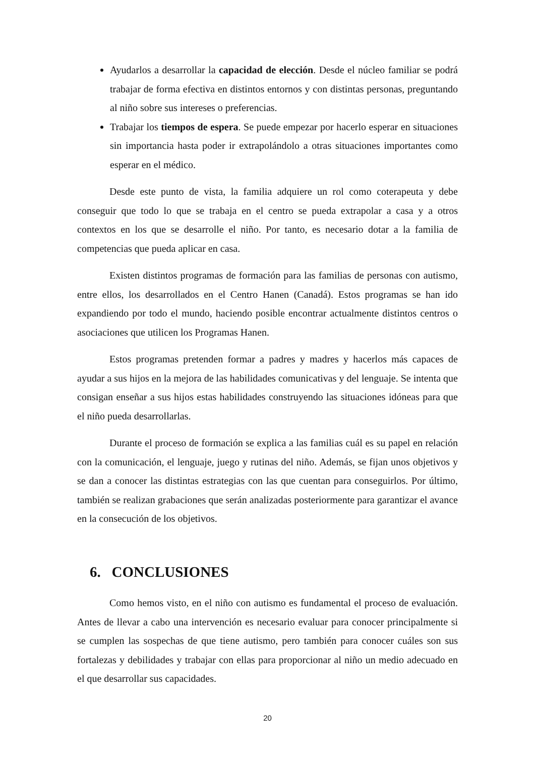Ayudarlos a desarrollar la capacidad de elección. Desde el núcleo familiar se podrá trabajar de forma efectiva en distintos entornos y con distintas personas, preguntando al niño sobre sus intereses o preferencias.
Trabajar los tiempos de espera. Se puede empezar por hacerlo esperar en situaciones sin importancia hasta poder ir extrapolándolo a otras situaciones importantes como esperar en el médico.
Desde este punto de vista, la familia adquiere un rol como coterapeuta y debe conseguir que todo lo que se trabaja en el centro se pueda extrapolar a casa y a otros contextos en los que se desarrolle el niño. Por tanto, es necesario dotar a la familia de competencias que pueda aplicar en casa.
Existen distintos programas de formación para las familias de personas con autismo, entre ellos, los desarrollados en el Centro Hanen (Canadá). Estos programas se han ido expandiendo por todo el mundo, haciendo posible encontrar actualmente distintos centros o asociaciones que utilicen los Programas Hanen.
Estos programas pretenden formar a padres y madres y hacerlos más capaces de ayudar a sus hijos en la mejora de las habilidades comunicativas y del lenguaje. Se intenta que consigan enseñar a sus hijos estas habilidades construyendo las situaciones idóneas para que el niño pueda desarrollarlas.
Durante el proceso de formación se explica a las familias cuál es su papel en relación con la comunicación, el lenguaje, juego y rutinas del niño. Además, se fijan unos objetivos y se dan a conocer las distintas estrategias con las que cuentan para conseguirlos. Por último, también se realizan grabaciones que serán analizadas posteriormente para garantizar el avance en la consecución de los objetivos.
6. CONCLUSIONES
Como hemos visto, en el niño con autismo es fundamental el proceso de evaluación. Antes de llevar a cabo una intervención es necesario evaluar para conocer principalmente si se cumplen las sospechas de que tiene autismo, pero también para conocer cuáles son sus fortalezas y debilidades y trabajar con ellas para proporcionar al niño un medio adecuado en el que desarrollar sus capacidades.
20